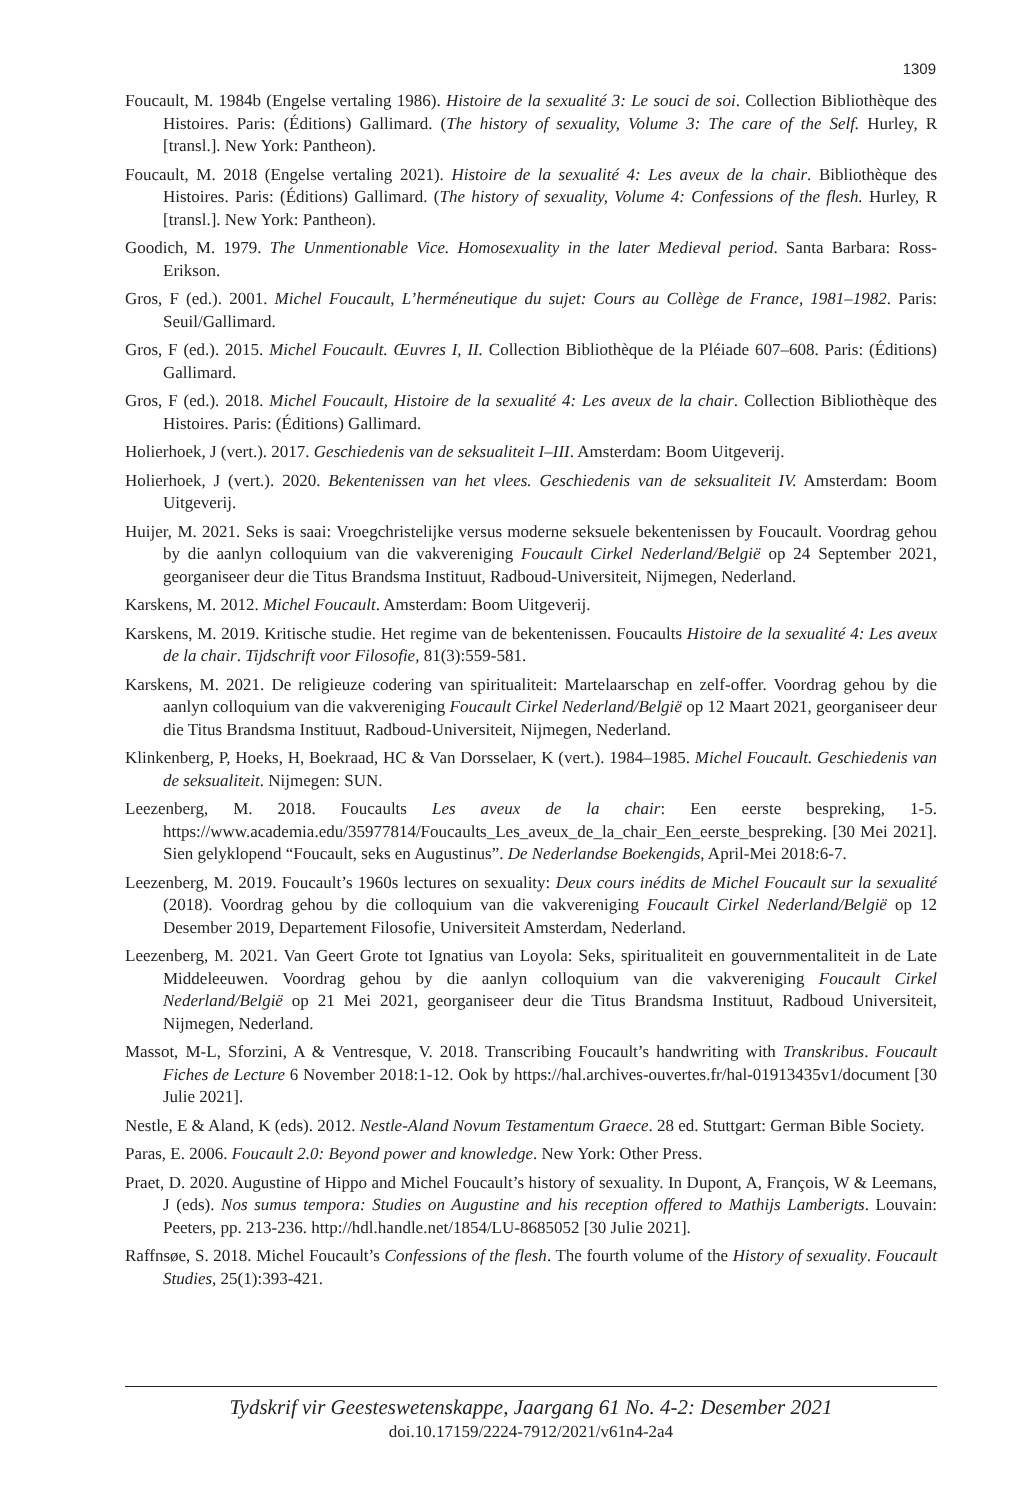1309
Foucault, M. 1984b (Engelse vertaling 1986). Histoire de la sexualité 3: Le souci de soi. Collection Bibliothèque des Histoires. Paris: (Éditions) Gallimard. (The history of sexuality, Volume 3: The care of the Self. Hurley, R [transl.]. New York: Pantheon).
Foucault, M. 2018 (Engelse vertaling 2021). Histoire de la sexualité 4: Les aveux de la chair. Bibliothèque des Histoires. Paris: (Éditions) Gallimard. (The history of sexuality, Volume 4: Confessions of the flesh. Hurley, R [transl.]. New York: Pantheon).
Goodich, M. 1979. The Unmentionable Vice. Homosexuality in the later Medieval period. Santa Barbara: Ross-Erikson.
Gros, F (ed.). 2001. Michel Foucault, L’herméneutique du sujet: Cours au Collège de France, 1981–1982. Paris: Seuil/Gallimard.
Gros, F (ed.). 2015. Michel Foucault. Œuvres I, II. Collection Bibliothèque de la Pléiade 607–608. Paris: (Éditions) Gallimard.
Gros, F (ed.). 2018. Michel Foucault, Histoire de la sexualité 4: Les aveux de la chair. Collection Bibliothèque des Histoires. Paris: (Éditions) Gallimard.
Holierhoek, J (vert.). 2017. Geschiedenis van de seksualiteit I–III. Amsterdam: Boom Uitgeverij.
Holierhoek, J (vert.). 2020. Bekentenissen van het vlees. Geschiedenis van de seksualiteit IV. Amsterdam: Boom Uitgeverij.
Huijer, M. 2021. Seks is saai: Vroegchristelijke versus moderne seksuele bekentenissen by Foucault. Voordrag gehou by die aanlyn colloquium van die vakvereniging Foucault Cirkel Nederland/België op 24 September 2021, georganiseer deur die Titus Brandsma Instituut, Radboud-Universiteit, Nijmegen, Nederland.
Karskens, M. 2012. Michel Foucault. Amsterdam: Boom Uitgeverij.
Karskens, M. 2019. Kritische studie. Het regime van de bekentenissen. Foucaults Histoire de la sexualité 4: Les aveux de la chair. Tijdschrift voor Filosofie, 81(3):559-581.
Karskens, M. 2021. De religieuze codering van spiritualiteit: Martelaarschap en zelf-offer. Voordrag gehou by die aanlyn colloquium van die vakvereniging Foucault Cirkel Nederland/België op 12 Maart 2021, georganiseer deur die Titus Brandsma Instituut, Radboud-Universiteit, Nijmegen, Nederland.
Klinkenberg, P, Hoeks, H, Boekraad, HC & Van Dorsselaer, K (vert.). 1984–1985. Michel Foucault. Geschiedenis van de seksualiteit. Nijmegen: SUN.
Leezenberg, M. 2018. Foucaults Les aveux de la chair: Een eerste bespreking, 1-5. https://www.academia.edu/35977814/Foucaults_Les_aveux_de_la_chair_Een_eerste_bespreking. [30 Mei 2021]. Sien gelyklopend “Foucault, seks en Augustinus”. De Nederlandse Boekengids, April-Mei 2018:6-7.
Leezenberg, M. 2019. Foucault’s 1960s lectures on sexuality: Deux cours inédits de Michel Foucault sur la sexualité (2018). Voordrag gehou by die colloquium van die vakvereniging Foucault Cirkel Nederland/België op 12 Desember 2019, Departement Filosofie, Universiteit Amsterdam, Nederland.
Leezenberg, M. 2021. Van Geert Grote tot Ignatius van Loyola: Seks, spiritualiteit en gouvernmentaliteit in de Late Middeleeuwen. Voordrag gehou by die aanlyn colloquium van die vakvereniging Foucault Cirkel Nederland/België op 21 Mei 2021, georganiseer deur die Titus Brandsma Instituut, Radboud Universiteit, Nijmegen, Nederland.
Massot, M-L, Sforzini, A & Ventresque, V. 2018. Transcribing Foucault’s handwriting with Transkribus. Foucault Fiches de Lecture 6 November 2018:1-12. Ook by https://hal.archives-ouvertes.fr/hal-01913435v1/document [30 Julie 2021].
Nestle, E & Aland, K (eds). 2012. Nestle-Aland Novum Testamentum Graece. 28 ed. Stuttgart: German Bible Society.
Paras, E. 2006. Foucault 2.0: Beyond power and knowledge. New York: Other Press.
Praet, D. 2020. Augustine of Hippo and Michel Foucault’s history of sexuality. In Dupont, A, François, W & Leemans, J (eds). Nos sumus tempora: Studies on Augustine and his reception offered to Mathijs Lamberigts. Louvain: Peeters, pp. 213-236. http://hdl.handle.net/1854/LU-8685052 [30 Julie 2021].
Raffnsøe, S. 2018. Michel Foucault’s Confessions of the flesh. The fourth volume of the History of sexuality. Foucault Studies, 25(1):393-421.
Tydskrif vir Geesteswetenskappe, Jaargang 61 No. 4-2: Desember 2021
doi.10.17159/2224-7912/2021/v61n4-2a4